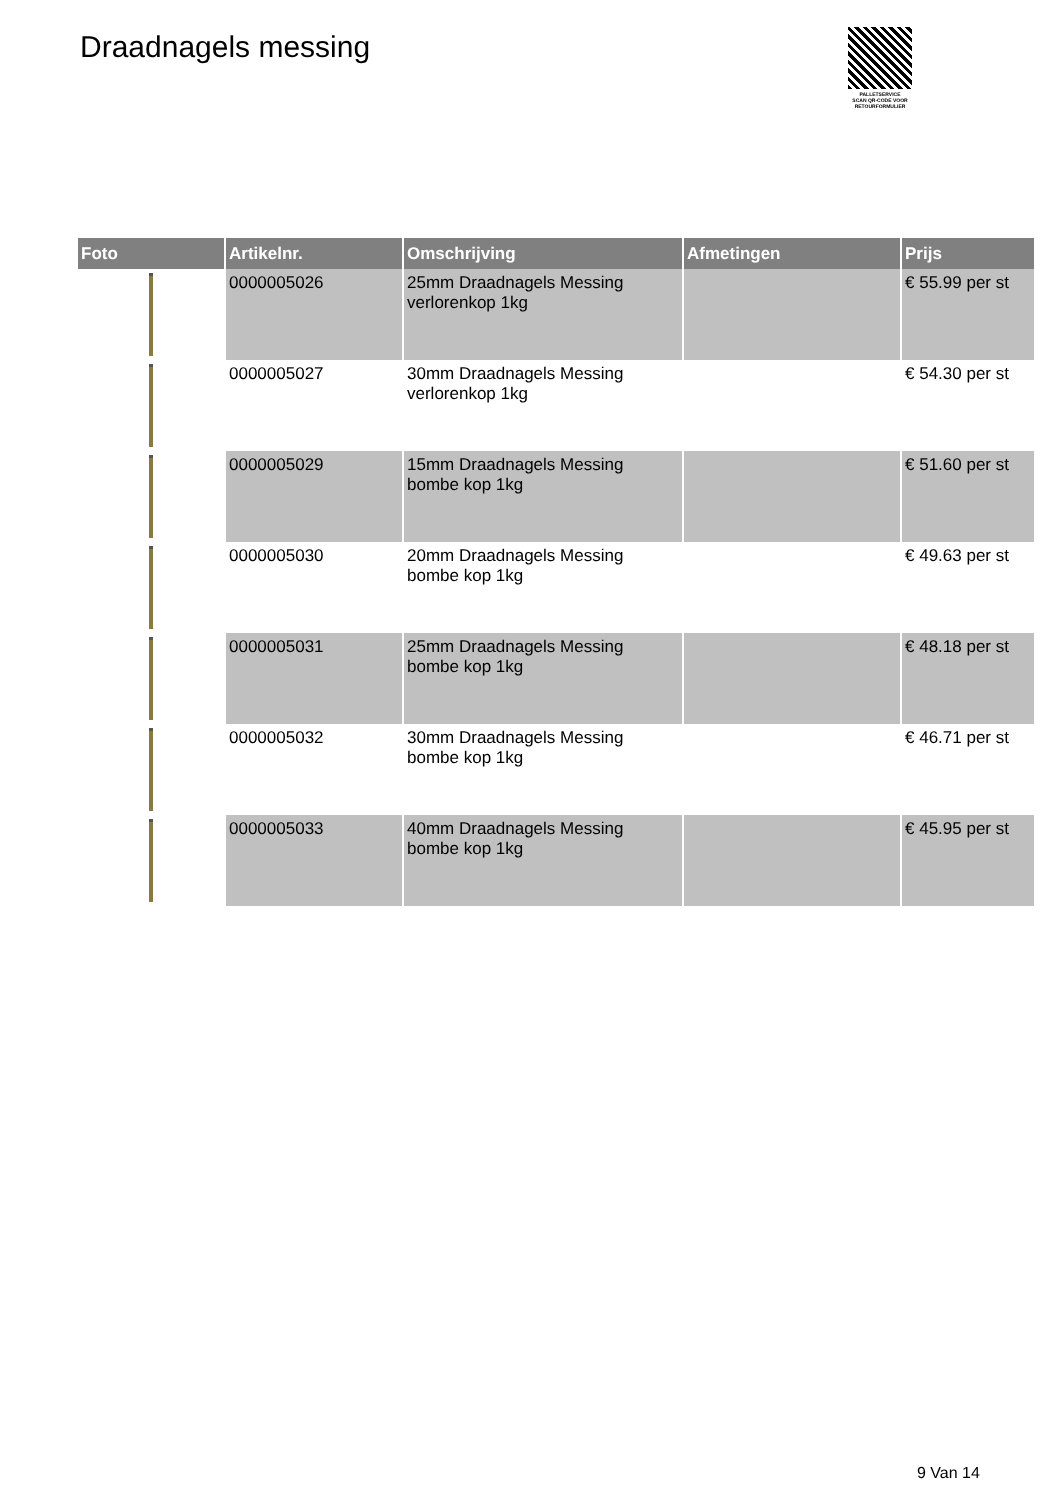Draadnagels messing
PALLETSERVICE
SCAN QR-CODE VOOR RETOURFORMULIER
| Foto | Artikelnr. | Omschrijving | Afmetingen | Prijs |
| --- | --- | --- | --- | --- |
| | 0000005026 | 25mm Draadnagels Messing verlorenkop 1kg | | € 55.99 per st |
| | 0000005027 | 30mm Draadnagels Messing verlorenkop 1kg | | € 54.30 per st |
| | 0000005029 | 15mm Draadnagels Messing bombe kop 1kg | | € 51.60 per st |
| | 0000005030 | 20mm Draadnagels Messing bombe kop 1kg | | € 49.63 per st |
| | 0000005031 | 25mm Draadnagels Messing bombe kop 1kg | | € 48.18 per st |
| | 0000005032 | 30mm Draadnagels Messing bombe kop 1kg | | € 46.71 per st |
| | 0000005033 | 40mm Draadnagels Messing bombe kop 1kg | | € 45.95 per st |
9 Van 14